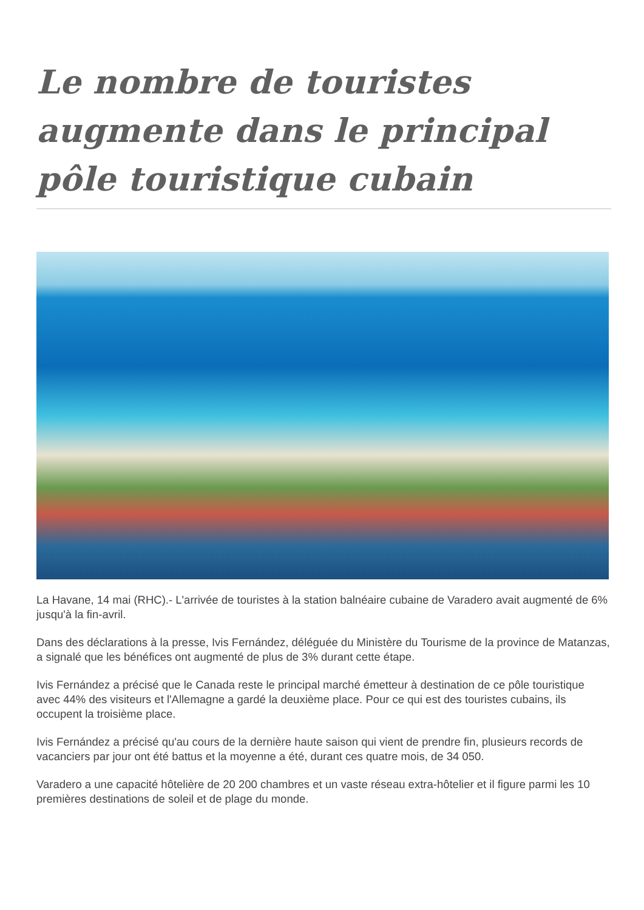Le nombre de touristes augmente dans le principal pôle touristique cubain
La Havane, 14 mai (RHC).- L'arrivée de touristes à la station balnéaire cubaine de Varadero avait augmenté de 6% jusqu'à la fin-avril.
Dans des déclarations à la presse, Ivis Fernández, déléguée du Ministère du Tourisme de la province de Matanzas, a signalé que les bénéfices ont augmenté de plus de 3% durant cette étape.
Ivis Fernández a précisé que le Canada reste le principal marché émetteur à destination de ce pôle touristique avec 44% des visiteurs et l'Allemagne a gardé la deuxième place. Pour ce qui est des touristes cubains, ils occupent la troisième place.
Ivis Fernández a précisé qu'au cours de la dernière haute saison qui vient de prendre fin, plusieurs records de vacanciers par jour ont été battus et la moyenne a été, durant ces quatre mois, de 34 050.
Varadero a une capacité hôtelière de 20 200 chambres et un vaste réseau extra-hôtelier et il figure parmi les 10 premières destinations de soleil et de plage du monde.